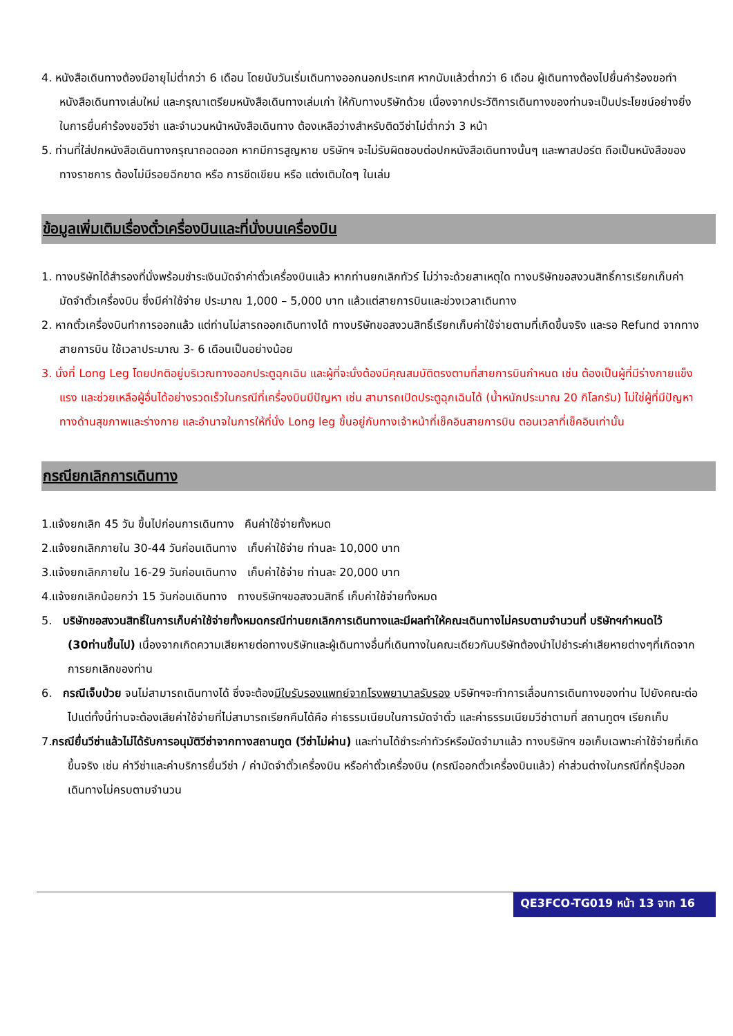4. หนังสือเดินทางต้องมีอายุไม่ต่ำกว่า 6 เดือน โดยนับวันเริ่มเดินทางออกนอกประเทศ หากนับแล้วต่ำกว่า 6 เดือน ผู้เดินทางต้องไปยื่นคำร้องขอทำหนังสือเดินทางเล่มใหม่ และกรุณาเตรียมหนังสือเดินทางเล่มเก่า ให้กับทางบริษัทด้วย เนื่องจากประวัติการเดินทางของท่านจะเป็นประโยชน์อย่างยิ่งในการยื่นคำร้องขอวีซ่า และจำนวนหน้าหนังสือเดินทาง ต้องเหลือว่างสำหรับติดวีซ่าไม่ต่ำกว่า 3 หน้า
5. ท่านที่ใส่ปกหนังสือเดินทางกรุณาถอดออก หากมีการสูญหาย บริษัทฯ จะไม่รับผิดชอบต่อปกหนังสือเดินทางนั้นๆ และพาสปอร์ต ถือเป็นหนังสือของทางราชการ ต้องไม่มีรอยฉีกขาด หรือ การขีดเขียน หรือ แต่งเติมใดๆ ในเล่ม
ข้อมูลเพิ่มเติมเรื่องตั๋วเครื่องบินและที่นั่งบนเครื่องบิน
1. ทางบริษัทได้สำรองที่นั่งพร้อมชำระเงินมัดจำค่าตั๋วเครื่องบินแล้ว หากท่านยกเลิกทัวร์ ไม่ว่าจะด้วยสาเหตุใด ทางบริษัทขอสงวนสิทธิ์การเรียกเก็บค่ามัดจำตั๋วเครื่องบิน ซึ่งมีค่าใช้จ่าย ประมาณ 1,000 – 5,000 บาท แล้วแต่สายการบินและช่วงเวลาเดินทาง
2. หากตั๋วเครื่องบินทำการออกแล้ว แต่ท่านไม่สารถออกเดินทางได้ ทางบริษัทขอสงวนสิทธิ์เรียกเก็บค่าใช้จ่ายตามที่เกิดขึ้นจริง และรอ Refund จากทางสายการบิน ใช้เวลาประมาณ 3- 6 เดือนเป็นอย่างน้อย
3. นั่งที่ Long Leg โดยปกติอยู่บริเวณทางออกประตูฉุกเฉิน และผู้ที่จะนั่งต้องมีคุณสมบัติตรงตามที่สายการบินกำหนด เช่น ต้องเป็นผู้ที่มีร่างกายแข็งแรง และช่วยเหลือผู้อื่นได้อย่างรวดเร็วในกรณีที่เครื่องบินมีปัญหา เช่น สามารถเปิดประตูฉุกเฉินได้ (น้ำหนักประมาณ 20 กิโลกรัม) ไม่ใช่ผู้ที่มีปัญหาทางด้านสุขภาพและร่างกาย และอำนาจในการให้ที่นั่ง Long leg ขึ้นอยู่กับทางเจ้าหน้าที่เช็คอินสายการบิน ตอนเวลาที่เช็คอินเท่านั้น
กรณียกเลิกการเดินทาง
1.แจ้งยกเลิก 45 วัน ขึ้นไปก่อนการเดินทาง คืนค่าใช้จ่ายทั้งหมด
2.แจ้งยกเลิกภายใน 30-44 วันก่อนเดินทาง เก็บค่าใช้จ่าย ท่านละ 10,000 บาท
3.แจ้งยกเลิกภายใน 16-29 วันก่อนเดินทาง เก็บค่าใช้จ่าย ท่านละ 20,000 บาท
4.แจ้งยกเลิกน้อยกว่า 15 วันก่อนเดินทาง ทางบริษัทฯขอสงวนสิทธิ์ เก็บค่าใช้จ่ายทั้งหมด
5. บริษัทขอสงวนสิทธิ์ในการเก็บค่าใช้จ่ายทั้งหมดกรณีท่านยกเลิกการเดินทางและมีผลทำให้คณะเดินทางไม่ครบตามจำนวนที่ บริษัทฯกำหนดไว้ (30ท่านขึ้นไป) เนื่องจากเกิดความเสียหายต่อทางบริษัทและผู้เดินทางอื่นที่เดินทางในคณะเดียวกันบริษัทต้องนำไปชำระค่าเสียหายต่างๆที่เกิดจากการยกเลิกของท่าน
6. กรณีเจ็บป่วย จนไม่สามารถเดินทางได้ ซึ่งจะต้องมีใบรับรองแพทย์จากโรงพยาบาลรับรอง บริษัทฯจะทำการเลื่อนการเดินทางของท่าน ไปยังคณะต่อไปแต่ทั้งนี้ท่านจะต้องเสียค่าใช้จ่ายที่ไม่สามารถเรียกคืนได้คือ ค่าธรรมเนียมในการมัดจำตั๋ว และค่าธรรมเนียมวีซ่าตามที่ สถานทูตฯ เรียกเก็บ
7.กรณียื่นวีซ่าแล้วไม่ได้รับการอนุมัติวีซ่าจากทางสถานทูต (วีซ่าไม่ผ่าน) และท่านได้ชำระค่าทัวร์หรือมัดจำมาแล้ว ทางบริษัทฯ ขอเก็บเฉพาะค่าใช้จ่ายที่เกิดขึ้นจริง เช่น ค่าวีซ่าและค่าบริการยื่นวีซ่า / ค่ามัดจำตั๋วเครื่องบิน หรือค่าตั๋วเครื่องบิน (กรณีออกตั๋วเครื่องบินแล้ว) ค่าส่วนต่างในกรณีที่กรุ๊ปออกเดินทางไม่ครบตามจำนวน
QE3FCO-TG019 หน้า 13 จาก 16